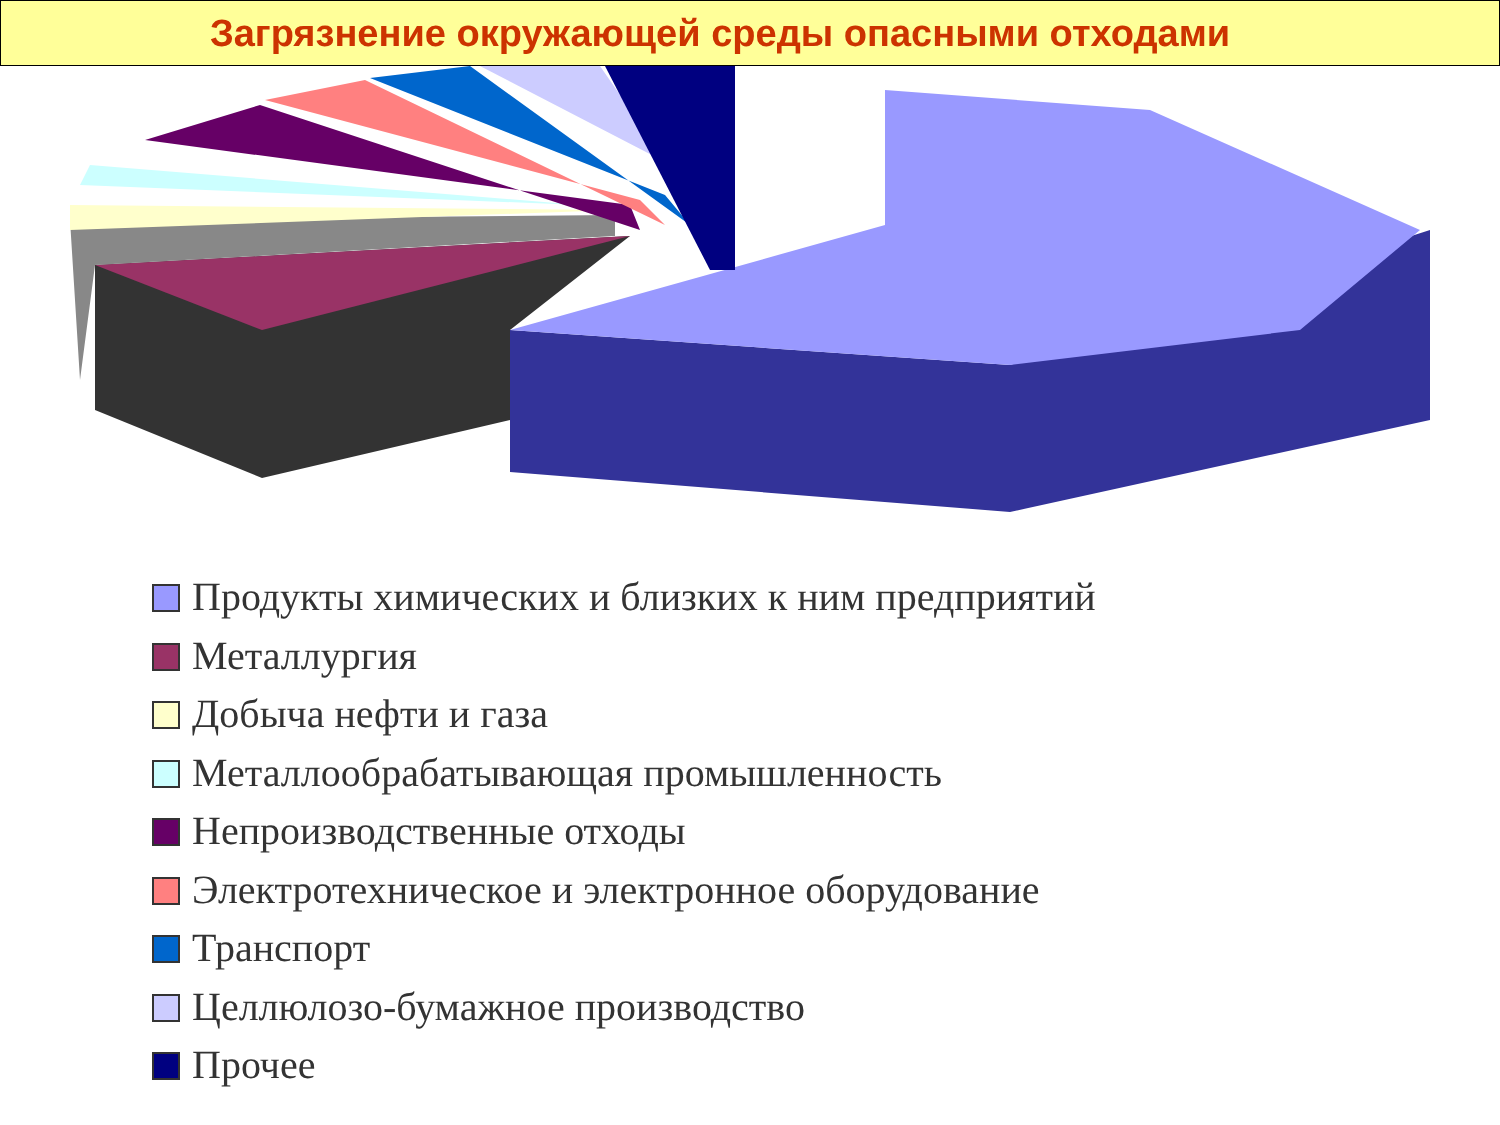Загрязнение окружающей среды опасными отходами
Продукты химических и близких к ним предприятий
Металлургия
Добыча нефти и газа
Металлообрабатывающая промышленность
Непроизводственные отходы
Электротехническое и электронное оборудование
Транспорт
Целлюлозо-бумажное производство
Прочее